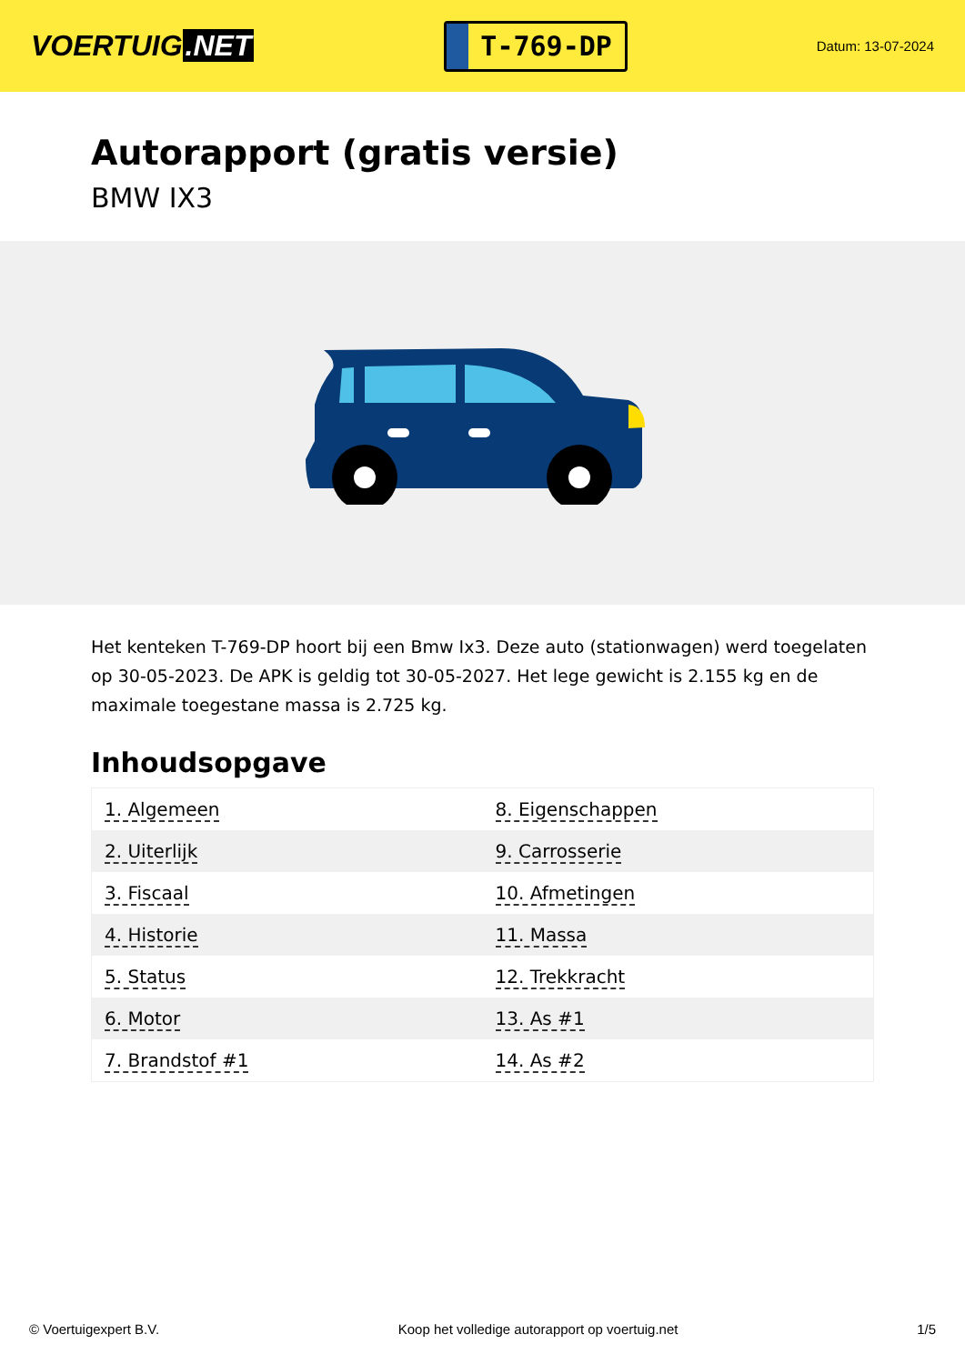VOERTUIG.NET
T-769-DP
Datum: 13-07-2024
Autorapport (gratis versie)
BMW IX3
Het kenteken T-769-DP hoort bij een Bmw Ix3. Deze auto (stationwagen) werd toegelaten op 30-05-2023. De APK is geldig tot 30-05-2027. Het lege gewicht is 2.155 kg en de maximale toegestane massa is 2.725 kg.
Inhoudsopgave
| 1. Algemeen | 8. Eigenschappen |
| 2. Uiterlijk | 9. Carrosserie |
| 3. Fiscaal | 10. Afmetingen |
| 4. Historie | 11. Massa |
| 5. Status | 12. Trekkracht |
| 6. Motor | 13. As #1 |
| 7. Brandstof #1 | 14. As #2 |
© Voertuigexpert B.V. Koop het volledige autorapport op voertuig.net 1/5